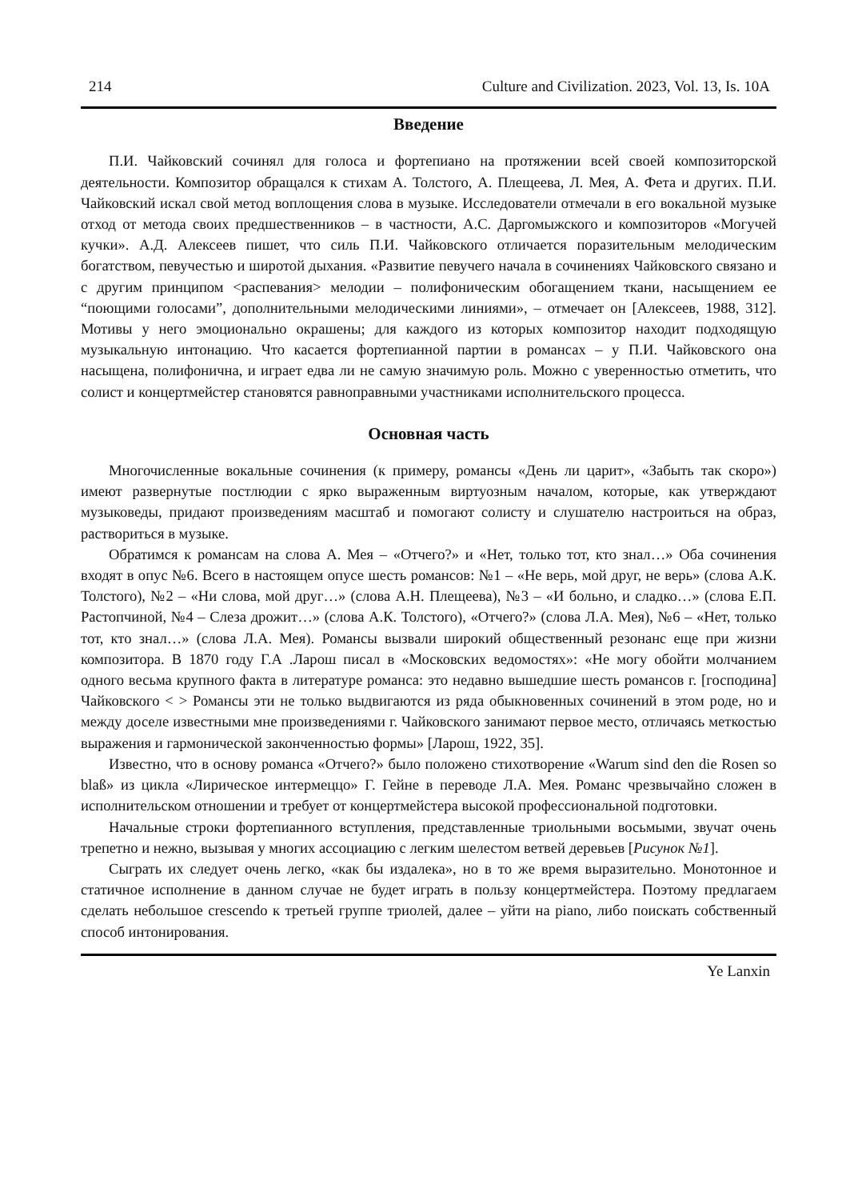214 Culture and Civilization. 2023, Vol. 13, Is. 10A
Введение
П.И. Чайковский сочинял для голоса и фортепиано на протяжении всей своей композиторской деятельности. Композитор обращался к стихам А. Толстого, А. Плещеева, Л. Мея, А. Фета и других. П.И. Чайковский искал свой метод воплощения слова в музыке. Исследователи отмечали в его вокальной музыке отход от метода своих предшественников – в частности, А.С. Даргомыжского и композиторов «Могучей кучки». А.Д. Алексеев пишет, что силь П.И. Чайковского отличается поразительным мелодическим богатством, певучестью и широтой дыхания. «Развитие певучего начала в сочинениях Чайковского связано и с другим принципом <распевания> мелодии – полифоническим обогащением ткани, насыщением ее “поющими голосами”, дополнительными мелодическими линиями», – отмечает он [Алексеев, 1988, 312]. Мотивы у него эмоционально окрашены; для каждого из которых композитор находит подходящую музыкальную интонацию. Что касается фортепианной партии в романсах – у П.И. Чайковского она насыщена, полифонична, и играет едва ли не самую значимую роль. Можно с уверенностью отметить, что солист и концертмейстер становятся равноправными участниками исполнительского процесса.
Основная часть
Многочисленные вокальные сочинения (к примеру, романсы «День ли царит», «Забыть так скоро») имеют развернутые постлюдии с ярко выраженным виртуозным началом, которые, как утверждают музыковеды, придают произведениям масштаб и помогают солисту и слушателю настроиться на образ, раствориться в музыке.
Обратимся к романсам на слова А. Мея – «Отчего?» и «Нет, только тот, кто знал…» Оба сочинения входят в опус №6. Всего в настоящем опусе шесть романсов: №1 – «Не верь, мой друг, не верь» (слова А.К. Толстого), №2 – «Ни слова, мой друг…» (слова А.Н. Плещеева), №3 – «И больно, и сладко…» (слова Е.П. Растопчиной, №4 – Слеза дрожит…» (слова А.К. Толстого), «Отчего?» (слова Л.А. Мея), №6 – «Нет, только тот, кто знал…» (слова Л.А. Мея). Романсы вызвали широкий общественный резонанс еще при жизни композитора. В 1870 году Г.А .Ларош писал в «Московских ведомостях»: «Не могу обойти молчанием одного весьма крупного факта в литературе романса: это недавно вышедшие шесть романсов г. [господина] Чайковского < > Романсы эти не только выдвигаются из ряда обыкновенных сочинений в этом роде, но и между доселе известными мне произведениями г. Чайковского занимают первое место, отличаясь меткостью выражения и гармонической законченностью формы» [Ларош, 1922, 35].
Известно, что в основу романса «Отчего?» было положено стихотворение «Warum sind den die Rosen so blaß» из цикла «Лирическое интермеццо» Г. Гейне в переводе Л.А. Мея. Романс чрезвычайно сложен в исполнительском отношении и требует от концертмейстера высокой профессиональной подготовки.
Начальные строки фортепианного вступления, представленные триольными восьмыми, звучат очень трепетно и нежно, вызывая у многих ассоциацию с легким шелестом ветвей деревьев [Рисунок №1].
Сыграть их следует очень легко, «как бы издалека», но в то же время выразительно. Монотонное и статичное исполнение в данном случае не будет играть в пользу концертмейстера. Поэтому предлагаем сделать небольшое crescendo к третьей группе триолей, далее – уйти на piano, либо поискать собственный способ интонирования.
Ye Lanxin